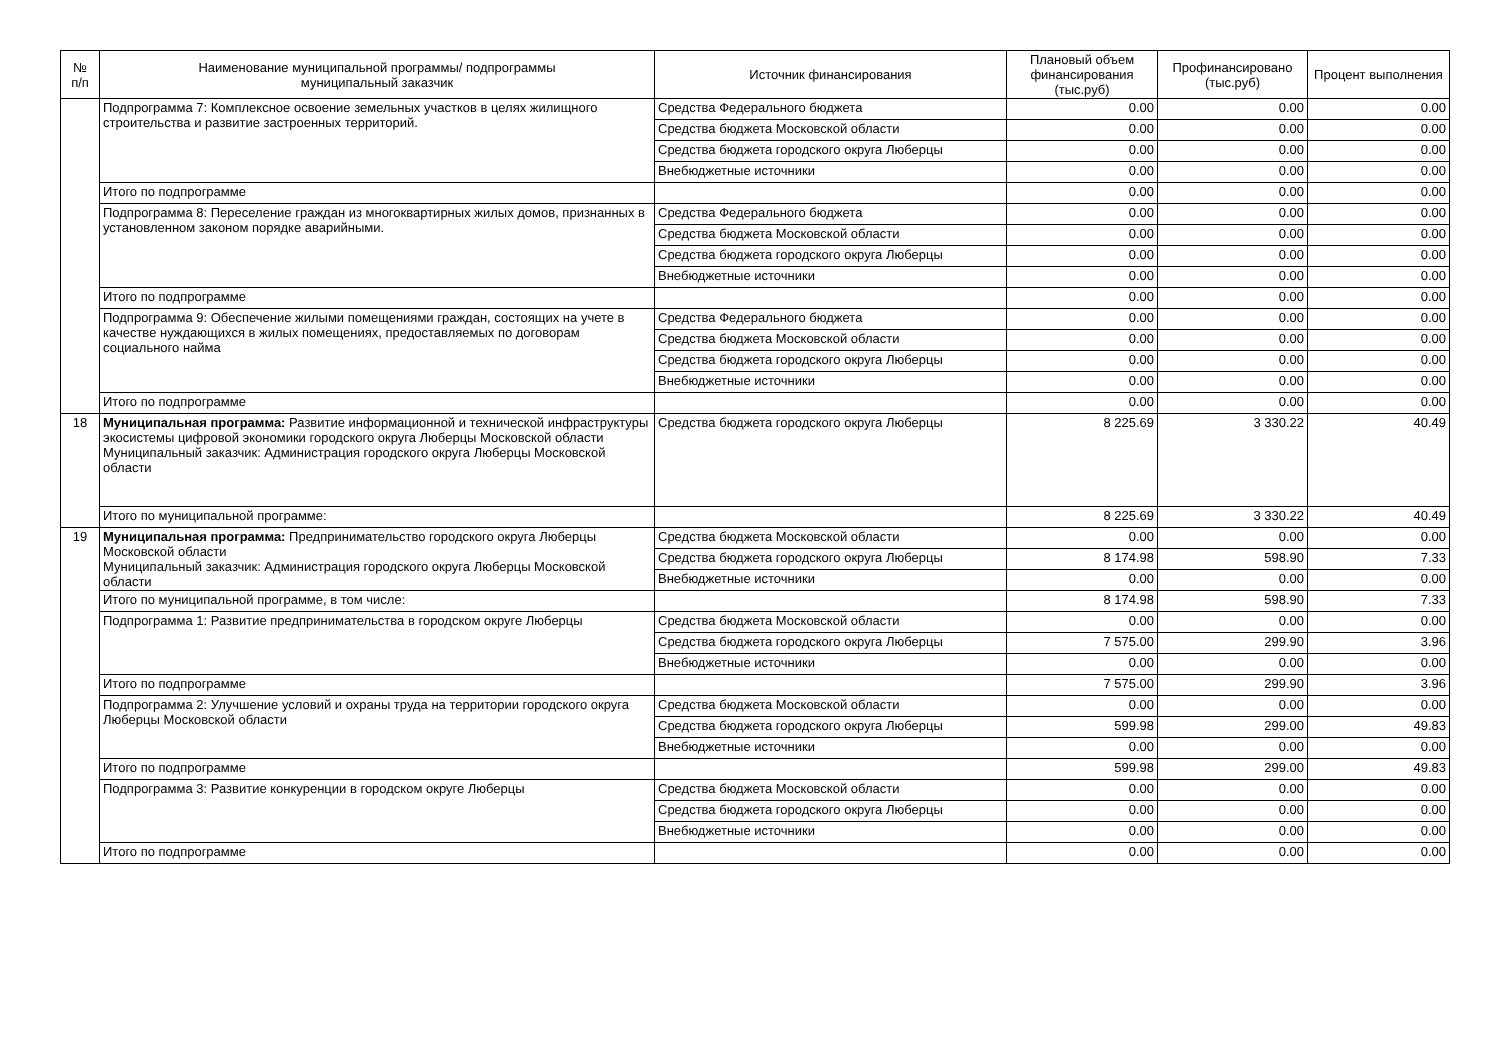| № п/п | Наименование муниципальной программы/ подпрограммы муниципальный заказчик | Источник финансирования | Плановый объем финансирования (тыс.руб) | Профинансировано (тыс.руб) | Процент выполнения |
| --- | --- | --- | --- | --- | --- |
| | Подпрограмма 7: Комплексное освоение земельных участков в целях жилищного строительства и развитие застроенных территорий. | Средства Федерального бюджета | 0.00 | 0.00 | 0.00 |
| | | Средства бюджета Московской области | 0.00 | 0.00 | 0.00 |
| | | Средства бюджета городского округа Люберцы | 0.00 | 0.00 | 0.00 |
| | | Внебюджетные источники | 0.00 | 0.00 | 0.00 |
| | Итого по подпрограмме | | 0.00 | 0.00 | 0.00 |
| | Подпрограмма 8: Переселение граждан из многоквартирных жилых домов, признанных в установленном законом порядке аварийными. | Средства Федерального бюджета | 0.00 | 0.00 | 0.00 |
| | | Средства бюджета Московской области | 0.00 | 0.00 | 0.00 |
| | | Средства бюджета городского округа Люберцы | 0.00 | 0.00 | 0.00 |
| | | Внебюджетные источники | 0.00 | 0.00 | 0.00 |
| | Итого по подпрограмме | | 0.00 | 0.00 | 0.00 |
| | Подпрограмма 9: Обеспечение жилыми помещениями граждан, состоящих на учете в качестве нуждающихся в жилых помещениях, предоставляемых по договорам социального найма | Средства Федерального бюджета | 0.00 | 0.00 | 0.00 |
| | | Средства бюджета Московской области | 0.00 | 0.00 | 0.00 |
| | | Средства бюджета городского округа Люберцы | 0.00 | 0.00 | 0.00 |
| | | Внебюджетные источники | 0.00 | 0.00 | 0.00 |
| | Итого по подпрограмме | | 0.00 | 0.00 | 0.00 |
| 18 | Муниципальная программа: Развитие информационной и технической инфраструктуры экосистемы цифровой экономики городского округа Люберцы Московской области Муниципальный заказчик: Администрация городского округа Люберцы Московской области | Средства бюджета городского округа Люберцы | 8 225.69 | 3 330.22 | 40.49 |
| | Итого по муниципальной программе: | | 8 225.69 | 3 330.22 | 40.49 |
| 19 | Муниципальная программа: Предпринимательство городского округа Люберцы Московской области Муниципальный заказчик: Администрация городского округа Люберцы Московской области | Средства бюджета Московской области | 0.00 | 0.00 | 0.00 |
| | | Средства бюджета городского округа Люберцы | 8 174.98 | 598.90 | 7.33 |
| | | Внебюджетные источники | 0.00 | 0.00 | 0.00 |
| | Итого по муниципальной программе, в том числе: | | 8 174.98 | 598.90 | 7.33 |
| | Подпрограмма 1: Развитие предпринимательства в городском округе Люберцы | Средства бюджета Московской области | 0.00 | 0.00 | 0.00 |
| | | Средства бюджета городского округа Люберцы | 7 575.00 | 299.90 | 3.96 |
| | | Внебюджетные источники | 0.00 | 0.00 | 0.00 |
| | Итого по подпрограмме | | 7 575.00 | 299.90 | 3.96 |
| | Подпрограмма 2: Улучшение условий и охраны труда на территории городского округа Люберцы Московской области | Средства бюджета Московской области | 0.00 | 0.00 | 0.00 |
| | | Средства бюджета городского округа Люберцы | 599.98 | 299.00 | 49.83 |
| | | Внебюджетные источники | 0.00 | 0.00 | 0.00 |
| | Итого по подпрограмме | | 599.98 | 299.00 | 49.83 |
| | Подпрограмма 3: Развитие конкуренции в городском округе Люберцы | Средства бюджета Московской области | 0.00 | 0.00 | 0.00 |
| | | Средства бюджета городского округа Люберцы | 0.00 | 0.00 | 0.00 |
| | | Внебюджетные источники | 0.00 | 0.00 | 0.00 |
| | Итого по подпрограмме | | 0.00 | 0.00 | 0.00 |